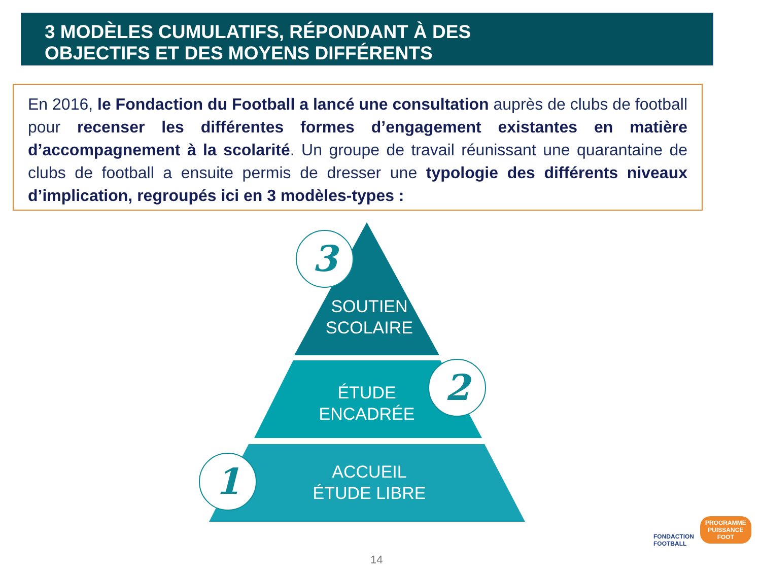3 MODÈLES CUMULATIFS, RÉPONDANT À DES
OBJECTIFS ET DES MOYENS DIFFÉRENTS
En 2016, le Fondaction du Football a lancé une consultation auprès de clubs de football pour recenser les différentes formes d’engagement existantes en matière d’accompagnement à la scolarité. Un groupe de travail réunissant une quarantaine de clubs de football a ensuite permis de dresser une typologie des différents niveaux d’implication, regroupés ici en 3 modèles-types :
SOUTIEN
SCOLAIRE
ÉTUDE
ENCADRÉE
ACCUEIL
ÉTUDE LIBRE
3
2
1
FONDACTION
FOOTBALL
PROGRAMME
PUISSANCE
FOOT
14